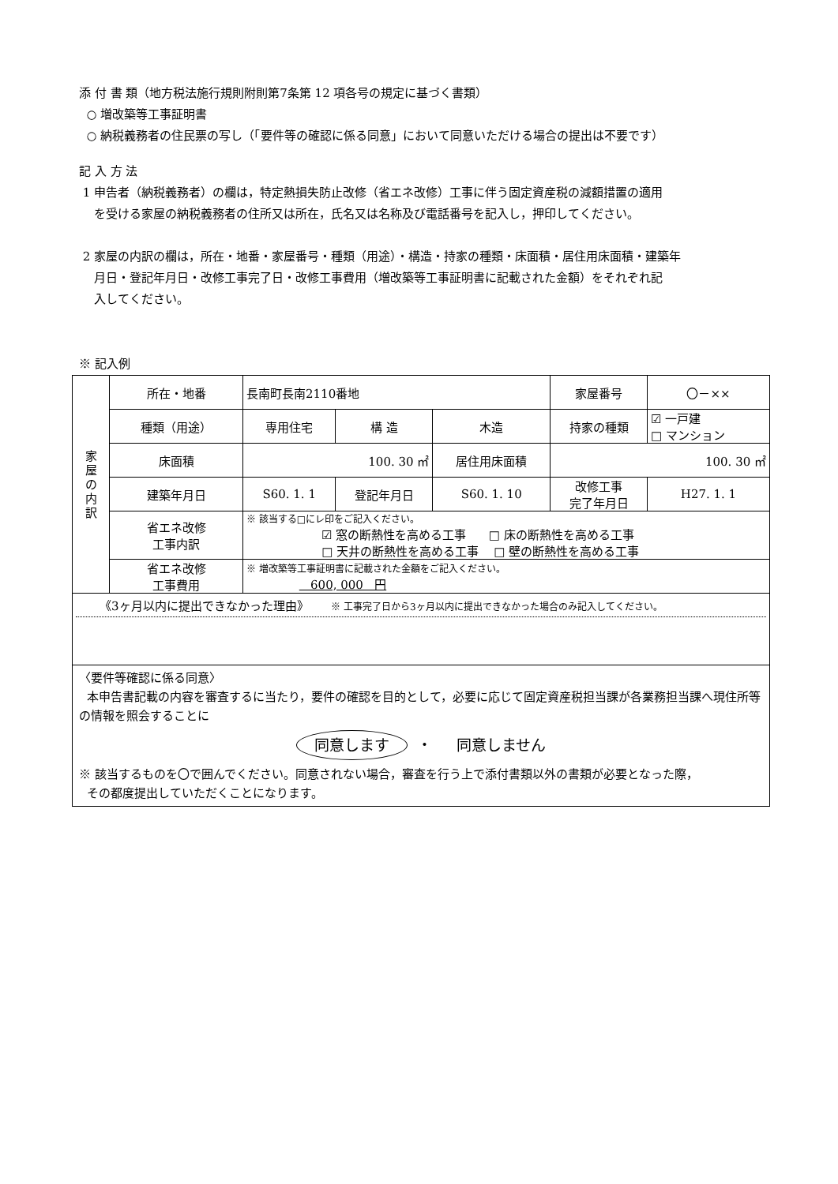添 付 書 類（地方税法施行規則附則第7条第 12 項各号の規定に基づく書類）
○ 増改築等工事証明書
○ 納税義務者の住民票の写し（「要件等の確認に係る同意」において同意いただける場合の提出は不要です）
記 入 方 法
1 申告者（納税義務者）の欄は，特定熱損失防止改修（省エネ改修）工事に伴う固定資産税の減額措置の適用
を受ける家屋の納税義務者の住所又は所在，氏名又は名称及び電話番号を記入し，押印してください。
2 家屋の内訳の欄は，所在・地番・家屋番号・種類（用途）・構造・持家の種類・床面積・居住用床面積・建築年
月日・登記年月日・改修工事完了日・改修工事費用（増改築等工事証明書に記載された金額）をそれぞれ記
入してください。
※ 記入例
| 家 屋 の 内 訳 | 所在・地番 | 長南町長南2110番地 | | | 家屋番号 | 〇－×× |
| | 種類（用途） | 専用住宅 | 構 造 | 木造 | 持家の種類 | ☑ 一戸建 □ マンション |
| | 床面積 | 100. 30 ㎡ | | 居住用床面積 | 100. 30 ㎡ | |
| | 建築年月日 | S60. 1. 1 | 登記年月日 | S60. 1. 10 | 改修工事 完了年月日 | H27. 1. 1 |
| | 省エネ改修 工事内訳 | ※ 該当する□にレ印をご記入ください。 ☑ 窓の断熱性を高める工事 □ 床の断熱性を高める工事 □ 天井の断熱性を高める工事 □ 壁の断熱性を高める工事 | | | | |
| | 省エネ改修 工事費用 | ※ 増改築等工事証明書に記載された金額をご記入ください。 600, 000 円 | | | | |
| 《3ヶ月以内に提出できなかった理由》 ※ 工事完了日から3ヶ月以内に提出できなかった場合のみ記入してください。 | | | | | | |
| 〈要件等確認に係る同意〉 本申告書記載の内容を審査するに当たり，要件の確認を目的として，必要に応じて固定資産税担当課が各業務担当課へ現住所等の情報を照会することに 同意します ・ 同意しません ※ 該当するものを〇で囲んでください。同意されない場合，審査を行う上で添付書類以外の書類が必要となった際， その都度提出していただくことになります。 | | | | | | |